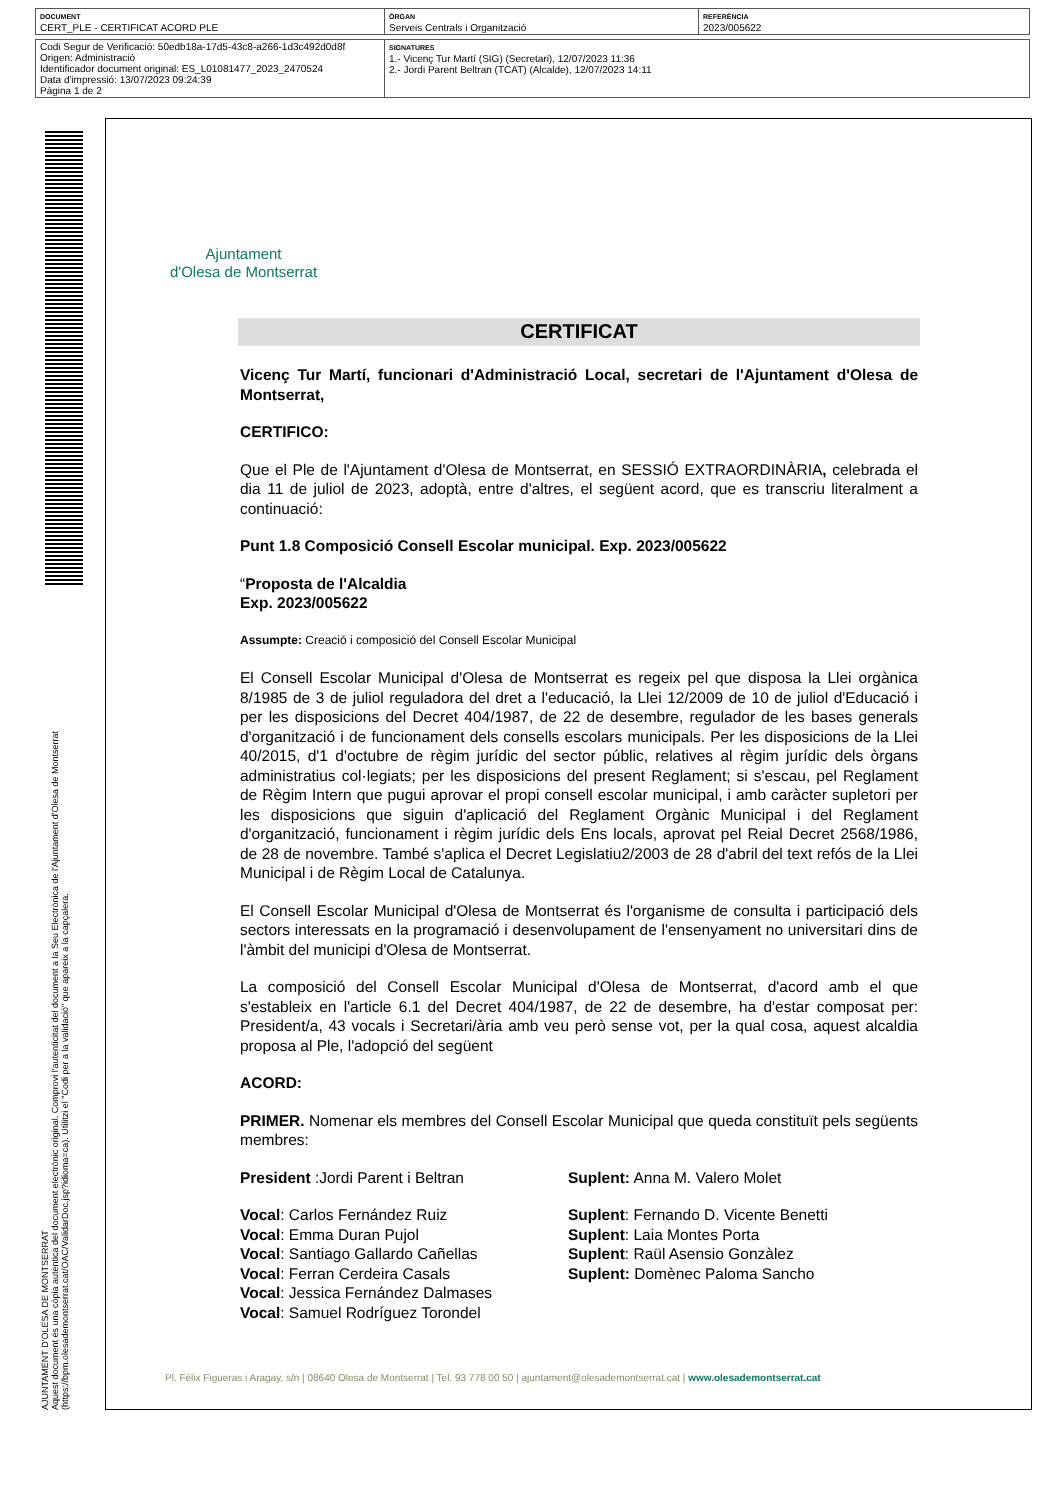| DOCUMENT CERT_PLE - CERTIFICAT ACORD PLE | ÒRGAN Serveis Centrals i Organització | REFERÈNCIA 2023/005622 |
| Codi Segur de Verificació: 50edb18a-17d5-43c8-a266-1d3c492d0d8f Origen: Administració Identificador document original: ES_L01081477_2023_2470524 Data d'impressió: 13/07/2023 09:24:39 Pàgina 1 de 2 | SIGNATURES 1.- Vicenç Tur Martí (SIG) (Secretari), 12/07/2023 11:36 2.- Jordi Parent Beltran (TCAT) (Alcalde), 12/07/2023 14:11 |
AJUNTAMENT D'OLESA DE MONTSERRAT
Aquest document és una còpia autèntica del document electrònic original. Comprovi l'autenticitat del document a la Seu Electrònica de l'Ajuntament d'Olesa de Montserrat (https://bpm.olesademontserrat.cat/OAC/ValidarDoc.jsp?idioma=ca). Utilitzi el "Codi per a la validació" que apareix a la capçalera.
Ajuntament
d'Olesa de Montserrat
CERTIFICAT
Vicenç Tur Martí, funcionari d'Administració Local, secretari de l'Ajuntament d'Olesa de Montserrat,
CERTIFICO:
Que el Ple de l'Ajuntament d'Olesa de Montserrat, en SESSIÓ EXTRAORDINÀRIA, celebrada el dia 11 de juliol de 2023, adoptà, entre d'altres, el següent acord, que es transcriu literalment a continuació:
Punt 1.8 Composició Consell Escolar municipal. Exp. 2023/005622
“Proposta de l'Alcaldia
Exp. 2023/005622
Assumpte: Creació i composició del Consell Escolar Municipal
El Consell Escolar Municipal d'Olesa de Montserrat es regeix pel que disposa la Llei orgànica 8/1985 de 3 de juliol reguladora del dret a l'educació, la Llei 12/2009 de 10 de juliol d'Educació i per les disposicions del Decret 404/1987, de 22 de desembre, regulador de les bases generals d'organització i de funcionament dels consells escolars municipals. Per les disposicions de la Llei 40/2015, d'1 d'octubre de règim jurídic del sector públic, relatives al règim jurídic dels òrgans administratius col·legiats; per les disposicions del present Reglament; si s'escau, pel Reglament de Règim Intern que pugui aprovar el propi consell escolar municipal, i amb caràcter supletori per les disposicions que siguin d'aplicació del Reglament Orgànic Municipal i del Reglament d'organització, funcionament i règim jurídic dels Ens locals, aprovat pel Reial Decret 2568/1986, de 28 de novembre. També s'aplica el Decret Legislatiu2/2003 de 28 d'abril del text refós de la Llei Municipal i de Règim Local de Catalunya.
El Consell Escolar Municipal d'Olesa de Montserrat és l'organisme de consulta i participació dels sectors interessats en la programació i desenvolupament de l'ensenyament no universitari dins de l'àmbit del municipi d'Olesa de Montserrat.
La composició del Consell Escolar Municipal d'Olesa de Montserrat, d'acord amb el que s'estableix en l'article 6.1 del Decret 404/1987, de 22 de desembre, ha d'estar composat per: President/a, 43 vocals i Secretari/ària amb veu però sense vot, per la qual cosa, aquest alcaldia proposa al Ple, l'adopció del següent
ACORD:
PRIMER. Nomenar els membres del Consell Escolar Municipal que queda constituït pels següents membres:
President :Jordi Parent i Beltran
Suplent: Anna M. Valero Molet
Vocal: Carlos Fernández Ruiz
Suplent: Fernando D. Vicente Benetti
Vocal: Emma Duran Pujol
Suplent: Laia Montes Porta
Vocal: Santiago Gallardo Cañellas
Suplent: Raül Asensio Gonzàlez
Vocal: Ferran Cerdeira Casals
Suplent: Domènec Paloma Sancho
Vocal: Jessica Fernández Dalmases
Vocal: Samuel Rodríguez Torondel
Pl. Fèlix Figueras i Aragay, s/n | 08640 Olesa de Montserrat | Tel. 93 778 00 50 | ajuntament@olesademontserrat.cat | www.olesademontserrat.cat